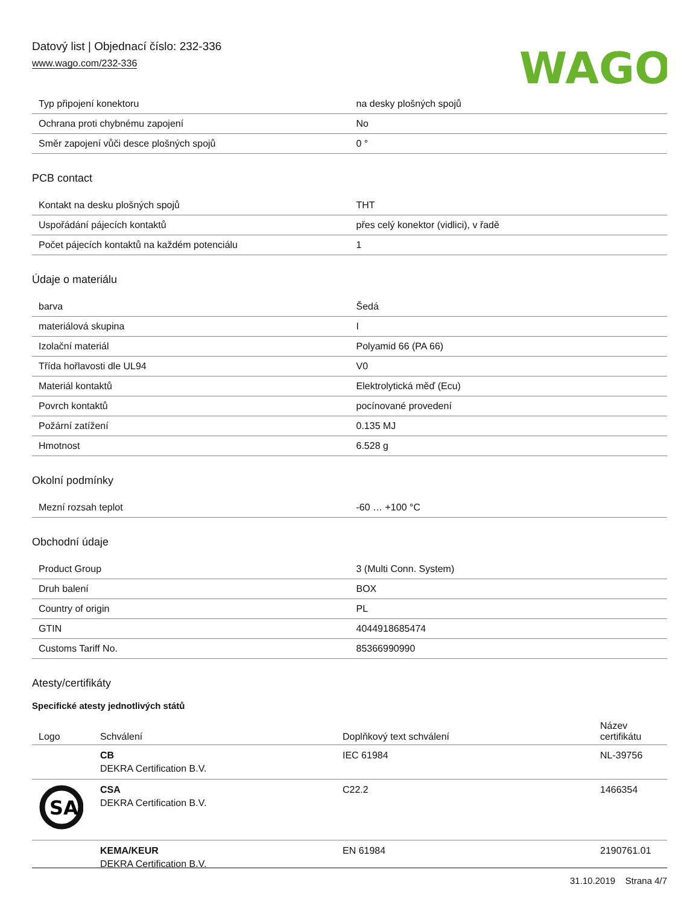Datový list | Objednací číslo: 232-336
www.wago.com/232-336
WAGO
| Typ připojení konektoru | na desky plošných spojů |
| Ochrana proti chybnému zapojení | No |
| Směr zapojení vůči desce plošných spojů | 0 ° |
PCB contact
| Kontakt na desku plošných spojů | THT |
| Uspořádání pájecích kontaktů | přes celý konektor (vidlici), v řadě |
| Počet pájecích kontaktů na každém potenciálu | 1 |
Údaje o materiálu
| barva | Šedá |
| materiálová skupina | I |
| Izolační materiál | Polyamid 66 (PA 66) |
| Třída hořlavosti dle UL94 | V0 |
| Materiál kontaktů | Elektrolytická měď (Ecu) |
| Povrch kontaktů | pocínované provedení |
| Požární zatížení | 0.135 MJ |
| Hmotnost | 6.528 g |
Okolní podmínky
| Mezní rozsah teplot | -60 … +100 °C |
Obchodní údaje
| Product Group | 3 (Multi Conn. System) |
| Druh balení | BOX |
| Country of origin | PL |
| GTIN | 4044918685474 |
| Customs Tariff No. | 85366990990 |
Atesty/certifikáty
Specifické atesty jednotlivých států
| Logo | Schválení | Doplňkový text schválení | Název certifikátu |
| --- | --- | --- | --- |
| | CB DEKRA Certification B.V. | IEC 61984 | NL-39756 |
| SA | CSA DEKRA Certification B.V. | C22.2 | 1466354 |
| | KEMA/KEUR DEKRA Certification B.V. | EN 61984 | 2190761.01 |
31.10.2019 Strana 4/7